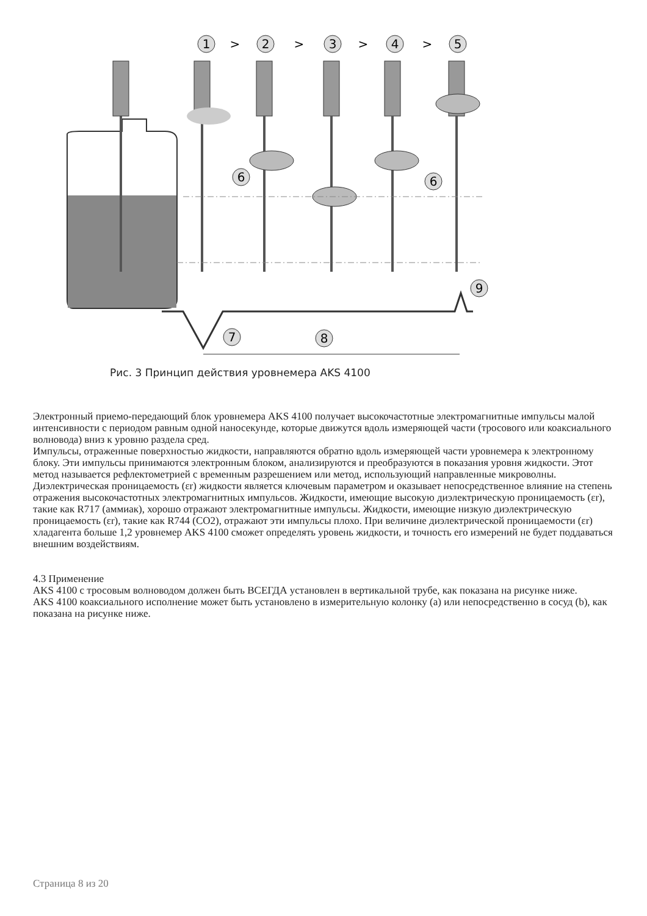1
>
2
>
3
>
4
>
5
6
6
7
8
9
Рис. 3 Принцип действия уровнемера AKS 4100
Электронный приемо-передающий блок уровнемера AKS 4100 получает высокочастотные электромагнитные импульсы малой интенсивности с периодом равным одной наносекунде, которые движутся вдоль измеряющей части (тросового или коаксиального волновода) вниз к уровню раздела сред.
Импульсы, отраженные поверхностью жидкости, направляются обратно вдоль измеряющей части уровнемера к электронному блоку. Эти импульсы принимаются электронным блоком, анализируются и преобразуются в показания уровня жидкости. Этот метод называется рефлектометрией с временным разрешением или метод, использующий направленные микроволны.
Диэлектрическая проницаемость (εr) жидкости является ключевым параметром и оказывает непосредственное влияние на степень отражения высокочастотных электромагнитных импульсов. Жидкости, имеющие высокую диэлектрическую проницаемость (εr), такие как R717 (аммиак), хорошо отражают электромагнитные импульсы. Жидкости, имеющие низкую диэлектрическую проницаемость (εr), такие как R744 (CO2), отражают эти импульсы плохо. При величине диэлектрической проницаемости (εr) хладагента больше 1,2 уровнемер AKS 4100 сможет определять уровень жидкости, и точность его измерений не будет поддаваться внешним воздействиям.
4.3 Применение
AKS 4100 с тросовым волноводом должен быть ВСЕГДА установлен в вертикальной трубе, как показана на рисунке ниже.
AKS 4100 коаксиального исполнение может быть установлено в измерительную колонку (a) или непосредственно в сосуд (b), как показана на рисунке ниже.
Страница 8 из 20